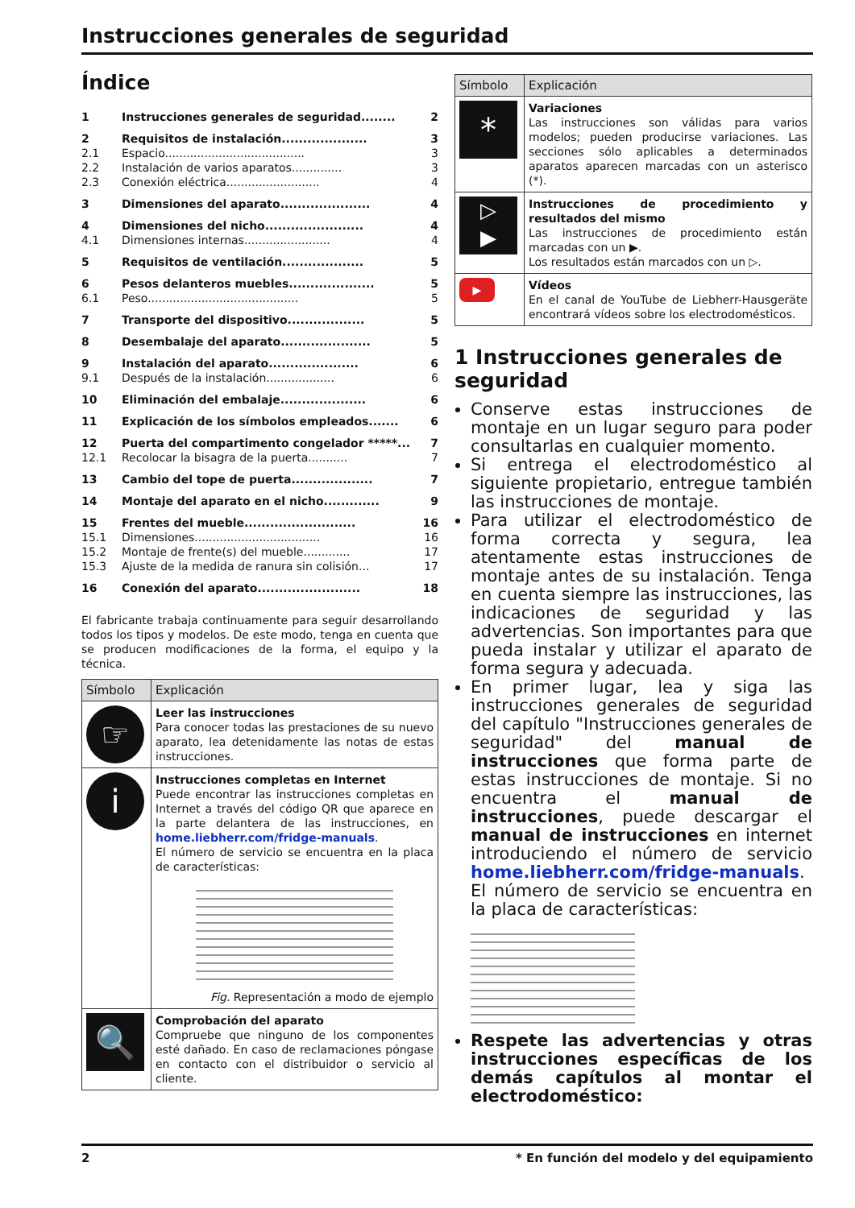Instrucciones generales de seguridad
Índice
| 1 | Instrucciones generales de seguridad........ | 2 |
| 2 | Requisitos de instalación.................... | 3 |
| 2.1 | Espacio....................................... | 3 |
| 2.2 | Instalación de varios aparatos.............. | 3 |
| 2.3 | Conexión eléctrica.......................... | 4 |
| 3 | Dimensiones del aparato..................... | 4 |
| 4 | Dimensiones del nicho....................... | 4 |
| 4.1 | Dimensiones internas........................ | 4 |
| 5 | Requisitos de ventilación................... | 5 |
| 6 | Pesos delanteros muebles.................... | 5 |
| 6.1 | Peso.......................................... | 5 |
| 7 | Transporte del dispositivo.................. | 5 |
| 8 | Desembalaje del aparato..................... | 5 |
| 9 | Instalación del aparato..................... | 6 |
| 9.1 | Después de la instalación................... | 6 |
| 10 | Eliminación del embalaje.................... | 6 |
| 11 | Explicación de los símbolos empleados....... | 6 |
| 12 | Puerta del compartimento congelador *****... | 7 |
| 12.1 | Recolocar la bisagra de la puerta........... | 7 |
| 13 | Cambio del tope de puerta................... | 7 |
| 14 | Montaje del aparato en el nicho............. | 9 |
| 15 | Frentes del mueble.......................... | 16 |
| 15.1 | Dimensiones................................... | 16 |
| 15.2 | Montaje de frente(s) del mueble............. | 17 |
| 15.3 | Ajuste de la medida de ranura sin colisión... | 17 |
| 16 | Conexión del aparato........................ | 18 |
El fabricante trabaja continuamente para seguir desarrollando todos los tipos y modelos. De este modo, tenga en cuenta que se producen modificaciones de la forma, el equipo y la técnica.
| Símbolo | Explicación |
| --- | --- |
| ☞ | Leer las instrucciones Para conocer todas las prestaciones de su nuevo aparato, lea detenidamente las notas de estas instrucciones. |
| i | Instrucciones completas en Internet Puede encontrar las instrucciones completas en Internet a través del código QR que aparece en la parte delantera de las instrucciones, en home.liebherr.com/fridge-manuals . El número de servicio se encuentra en la placa de características: Fig. Representación a modo de ejemplo |
| 🔍 | Comprobación del aparato Compruebe que ninguno de los componentes esté dañado. En caso de reclamaciones póngase en contacto con el distribuidor o servicio al cliente. |
| Símbolo | Explicación |
| --- | --- |
| * | Variaciones Las instrucciones son válidas para varios modelos; pueden producirse variaciones. Las secciones sólo aplicables a determinados aparatos aparecen marcadas con un asterisco (*). |
| ▷ ▶ | Instrucciones de procedimiento y resultados del mismo Las instrucciones de procedimiento están marcadas con un ▶. Los resultados están marcados con un ▷. |
| ▶ | Vídeos En el canal de YouTube de Liebherr-Hausgeräte encontrará vídeos sobre los electrodomésticos. |
1 Instrucciones generales de seguridad
Conserve estas instrucciones de montaje en un lugar seguro para poder consultarlas en cualquier momento.
Si entrega el electrodoméstico al siguiente propietario, entregue también las instrucciones de montaje.
Para utilizar el electrodoméstico de forma correcta y segura, lea atentamente estas instrucciones de montaje antes de su instalación. Tenga en cuenta siempre las instrucciones, las indicaciones de seguridad y las advertencias. Son importantes para que pueda instalar y utilizar el aparato de forma segura y adecuada.
En primer lugar, lea y siga las instrucciones generales de seguridad del capítulo "Instrucciones generales de seguridad" del manual de instrucciones que forma parte de estas instrucciones de montaje. Si no encuentra el manual de instrucciones, puede descargar el manual de instrucciones en internet introduciendo el número de servicio home.liebherr.com/fridge-manuals. El número de servicio se encuentra en la placa de características:
Respete las advertencias y otras instrucciones específicas de los demás capítulos al montar el electrodoméstico:
2 * En función del modelo y del equipamiento